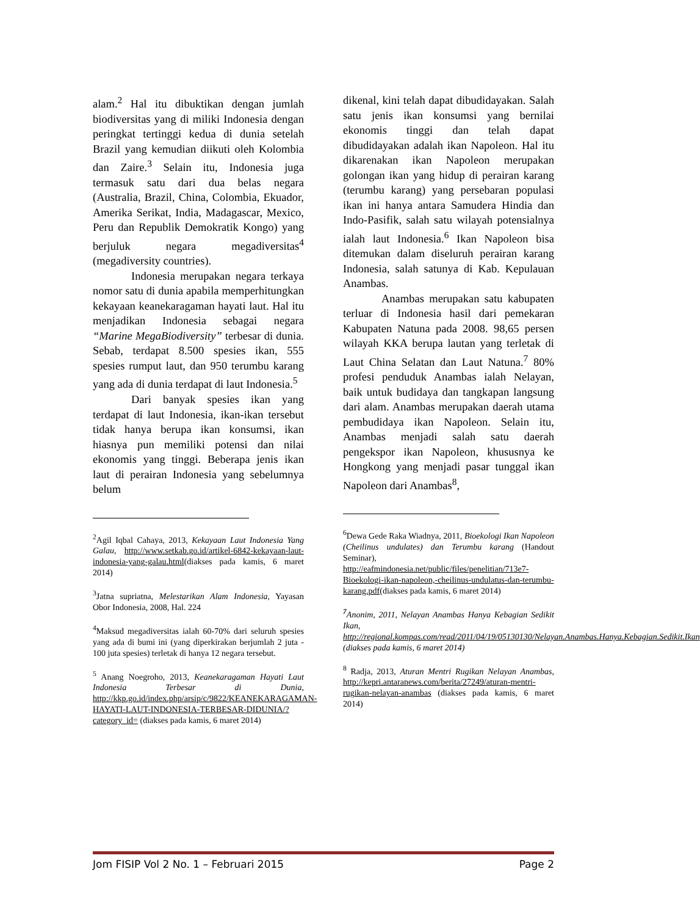alam.<sup>2</sup> Hal itu dibuktikan dengan jumlah biodiversitas yang di miliki Indonesia dengan peringkat tertinggi kedua di dunia setelah Brazil yang kemudian diikuti oleh Kolombia dan Zaire.<sup>3</sup> Selain itu, Indonesia juga termasuk satu dari dua belas negara (Australia, Brazil, China, Colombia, Ekuador, Amerika Serikat, India, Madagascar, Mexico, Peru dan Republik Demokratik Kongo) yang berjuluk negara megadiversitas<sup>4</sup> (megadiversity countries).
Indonesia merupakan negara terkaya nomor satu di dunia apabila memperhitungkan kekayaan keanekaragaman hayati laut. Hal itu menjadikan Indonesia sebagai negara “Marine MegaBiodiversity” terbesar di dunia. Sebab, terdapat 8.500 spesies ikan, 555 spesies rumput laut, dan 950 terumbu karang yang ada di dunia terdapat di laut Indonesia.<sup>5</sup>
Dari banyak spesies ikan yang terdapat di laut Indonesia, ikan-ikan tersebut tidak hanya berupa ikan konsumsi, ikan hiasnya pun memiliki potensi dan nilai ekonomis yang tinggi. Beberapa jenis ikan laut di perairan Indonesia yang sebelumnya belum
<sup>2</sup> Agil Iqbal Cahaya, 2013, Kekayaan Laut Indonesia Yang Galau, http://www.setkab.go.id/artikel-6842-kekayaan-laut-indonesia-yang-galau.html(diakses pada kamis, 6 maret 2014)
<sup>3</sup> Jatna supriatna, Melestarikan Alam Indonesia, Yayasan Obor Indonesia, 2008, Hal. 224
<sup>4</sup> Maksud megadiversitas ialah 60-70% dari seluruh spesies yang ada di bumi ini (yang diperkirakan berjumlah 2 juta - 100 juta spesies) terletak di hanya 12 negara tersebut.
<sup>5</sup> Anang Noegroho, 2013, Keanekaragaman Hayati Laut Indonesia Terbesar di Dunia, http://kkp.go.id/index.php/arsip/c/9822/KEANEKARAGAMAN-HAYATI-LAUT-INDONESIA-TERBESAR-DIDUNIA/?category_id= (diakses pada kamis, 6 maret 2014)
dikenal, kini telah dapat dibudidayakan. Salah satu jenis ikan konsumsi yang bernilai ekonomis tinggi dan telah dapat dibudidayakan adalah ikan Napoleon. Hal itu dikarenakan ikan Napoleon merupakan golongan ikan yang hidup di perairan karang (terumbu karang) yang persebaran populasi ikan ini hanya antara Samudera Hindia dan Indo-Pasifik, salah satu wilayah potensialnya ialah laut Indonesia.<sup>6</sup> Ikan Napoleon bisa ditemukan dalam diseluruh perairan karang Indonesia, salah satunya di Kab. Kepulauan Anambas.
Anambas merupakan satu kabupaten terluar di Indonesia hasil dari pemekaran Kabupaten Natuna pada 2008. 98,65 persen wilayah KKA berupa lautan yang terletak di Laut China Selatan dan Laut Natuna.<sup>7</sup> 80% profesi penduduk Anambas ialah Nelayan, baik untuk budidaya dan tangkapan langsung dari alam. Anambas merupakan daerah utama pembudidaya ikan Napoleon. Selain itu, Anambas menjadi salah satu daerah pengekspor ikan Napoleon, khususnya ke Hongkong yang menjadi pasar tunggal ikan Napoleon dari Anambas<sup>8</sup>,
<sup>6</sup> Dewa Gede Raka Wiadnya, 2011, Bioekologi Ikan Napoleon (Cheilinus undulates) dan Terumbu karang (Handout Seminar), http://eafmindonesia.net/public/files/penelitian/713e7-Bioekologi-ikan-napoleon,-cheilinus-undulatus-dan-terumbu-karang.pdf(diakses pada kamis, 6 maret 2014)
<sup>7</sup> Anonim, 2011, Nelayan Anambas Hanya Kebagian Sedikit Ikan, http://regional.kompas.com/read/2011/04/19/05130130/Nelayan.Anambas.Hanya.Kebagian.Sedikit.Ikan (diakses pada kamis, 6 maret 2014)
<sup>8</sup> Radja, 2013, Aturan Mentri Rugikan Nelayan Anambas, http://kepri.antaranews.com/berita/27249/aturan-mentri-rugikan-nelayan-anambas (diakses pada kamis, 6 maret 2014)
Jom FISIP Vol 2 No. 1 – Februari 2015 Page 2